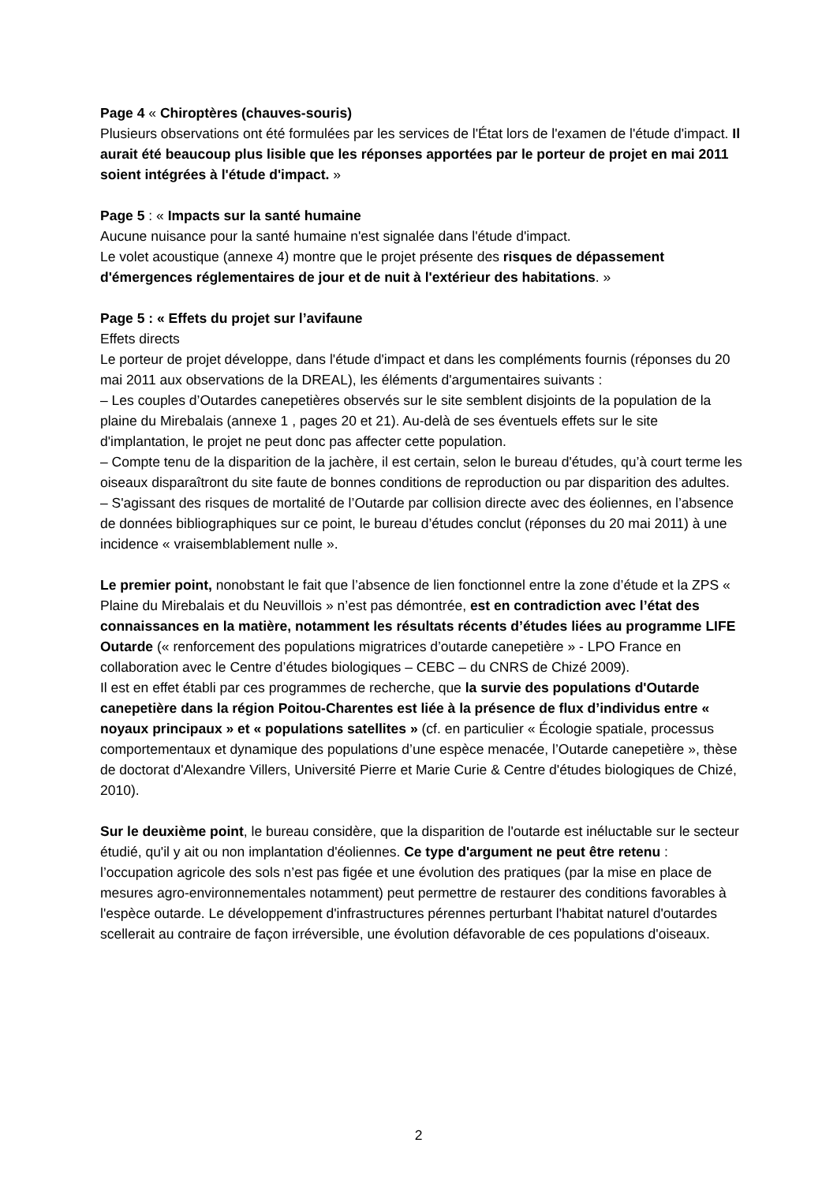Page 4 « Chiroptères (chauves-souris)
Plusieurs observations ont été formulées par les services de l'État lors de l'examen de l'étude d'impact. Il aurait été beaucoup plus lisible que les réponses apportées par le porteur de projet en mai 2011 soient intégrées à l'étude d'impact. »
Page 5 : « Impacts sur la santé humaine
Aucune nuisance pour la santé humaine n'est signalée dans l'étude d'impact.
Le volet acoustique (annexe 4) montre que le projet présente des risques de dépassement d'émergences réglementaires de jour et de nuit à l'extérieur des habitations. »
Page 5 : « Effets du projet sur l’avifaune
Effets directs
Le porteur de projet développe, dans l'étude d'impact et dans les compléments fournis (réponses du 20 mai 2011 aux observations de la DREAL), les éléments d'argumentaires suivants :
– Les couples d’Outardes canepetières observés sur le site semblent disjoints de la population de la plaine du Mirebalais (annexe 1 , pages 20 et 21). Au-delà de ses éventuels effets sur le site d'implantation, le projet ne peut donc pas affecter cette population.
– Compte tenu de la disparition de la jachère, il est certain, selon le bureau d'études, qu’à court terme les oiseaux disparaîtront du site faute de bonnes conditions de reproduction ou par disparition des adultes.
– S'agissant des risques de mortalité de l’Outarde par collision directe avec des éoliennes, en l’absence de données bibliographiques sur ce point, le bureau d’études conclut (réponses du 20 mai 2011) à une incidence « vraisemblablement nulle ».
Le premier point, nonobstant le fait que l’absence de lien fonctionnel entre la zone d’étude et la ZPS « Plaine du Mirebalais et du Neuvillois » n’est pas démontrée, est en contradiction avec l’état des connaissances en la matière, notamment les résultats récents d’études liées au programme LIFE Outarde (« renforcement des populations migratrices d’outarde canepetière » - LPO France en collaboration avec le Centre d’études biologiques – CEBC – du CNRS de Chizé 2009).
Il est en effet établi par ces programmes de recherche, que la survie des populations d'Outarde canepetière dans la région Poitou-Charentes est liée à la présence de flux d’individus entre « noyaux principaux » et « populations satellites » (cf. en particulier « Écologie spatiale, processus comportementaux et dynamique des populations d’une espèce menacée, l’Outarde canepetière », thèse de doctorat d'Alexandre Villers, Université Pierre et Marie Curie & Centre d'études biologiques de Chizé, 2010).
Sur le deuxième point, le bureau considère, que la disparition de l'outarde est inéluctable sur le secteur étudié, qu'il y ait ou non implantation d'éoliennes. Ce type d'argument ne peut être retenu : l’occupation agricole des sols n’est pas figée et une évolution des pratiques (par la mise en place de mesures agro-environnementales notamment) peut permettre de restaurer des conditions favorables à l'espèce outarde. Le développement d'infrastructures pérennes perturbant l'habitat naturel d'outardes scellerait au contraire de façon irréversible, une évolution défavorable de ces populations d'oiseaux.
2